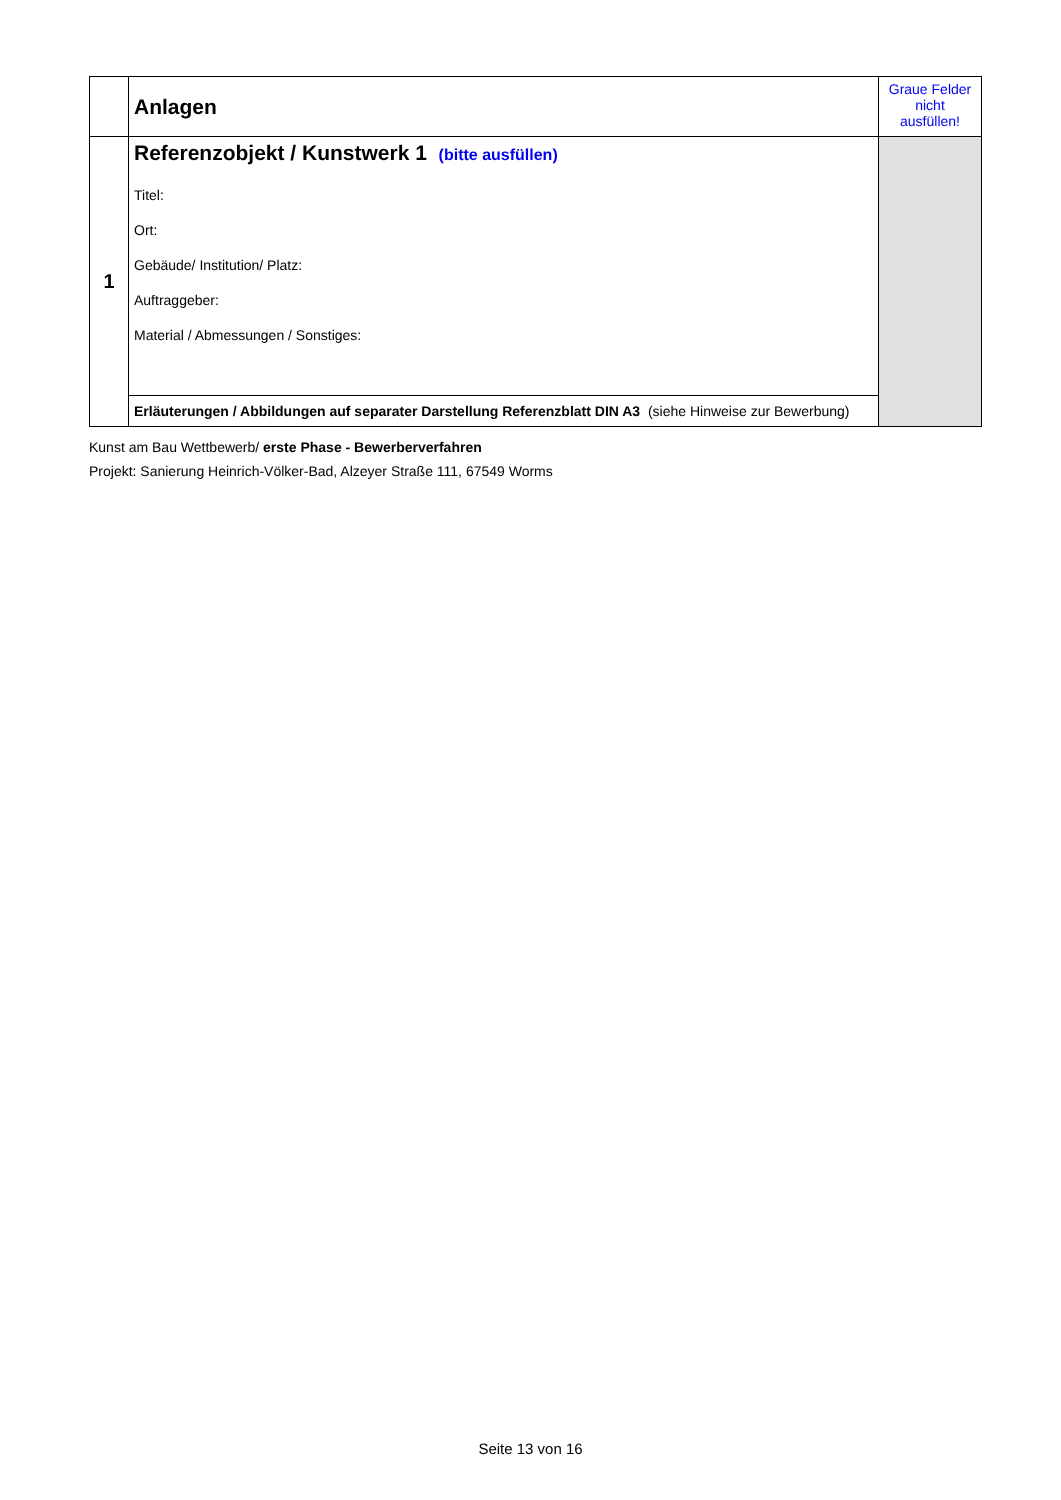| | Anlagen | Graue Felder nicht ausfüllen! |
| 1 | Referenzobjekt / Kunstwerk 1 (bitte ausfüllen) Titel: Ort: Gebäude/ Institution/ Platz: Auftraggeber: Material / Abmessungen / Sonstiges: | |
| | Erläuterungen / Abbildungen auf separater Darstellung Referenzblatt DIN A3 (siehe Hinweise zur Bewerbung) | |
Kunst am Bau Wettbewerb/ erste Phase - Bewerberverfahren
Projekt: Sanierung Heinrich-Völker-Bad, Alzeyer Straße 111, 67549 Worms
Seite 13 von 16